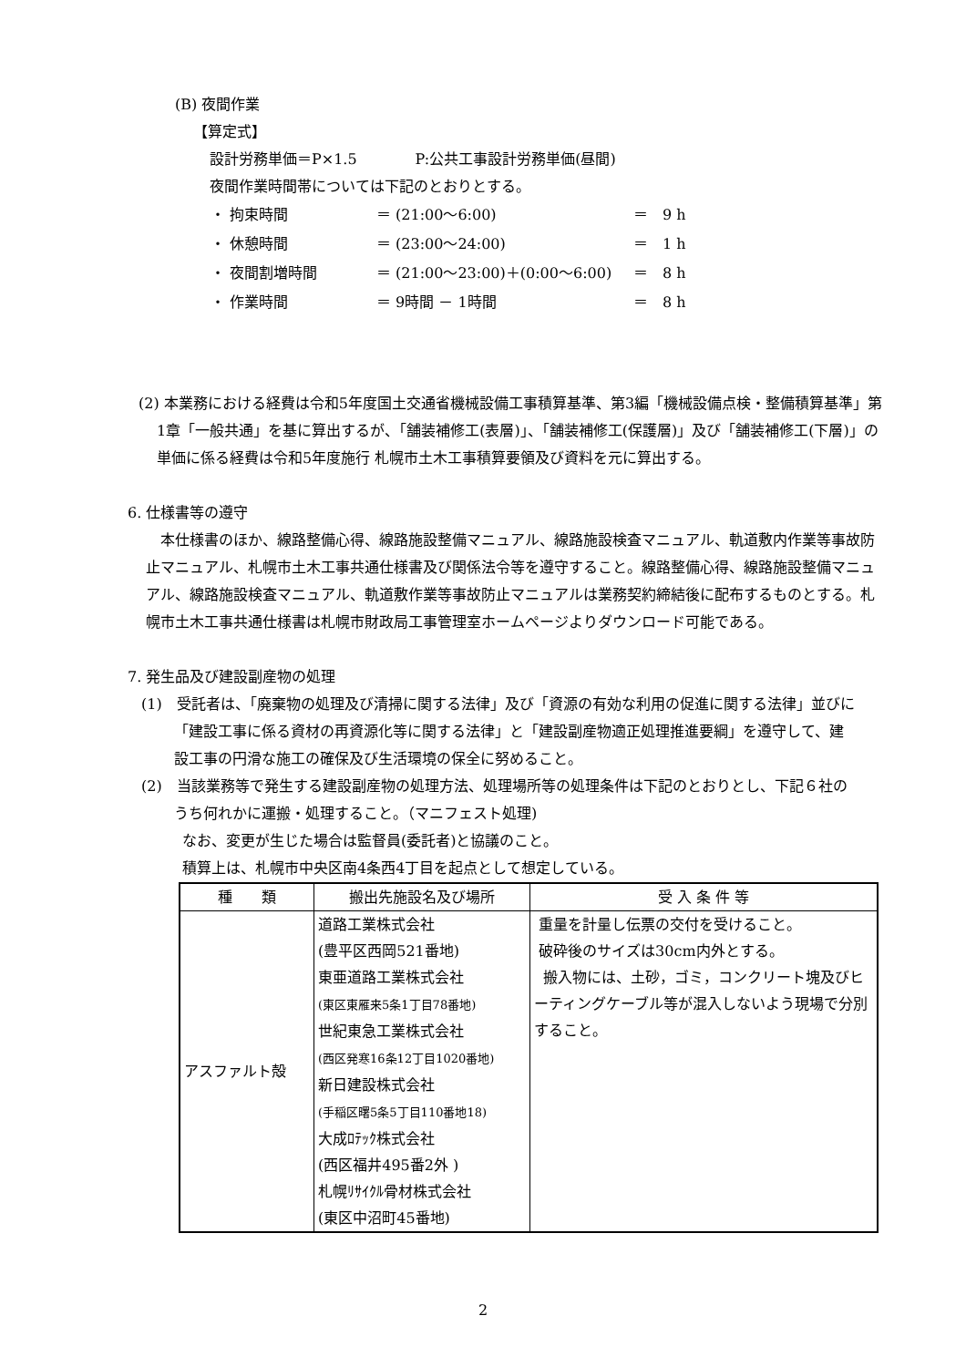(B) 夜間作業
【算定式】
設計労務単価＝P×1.5　　　　P:公共工事設計労務単価(昼間)
夜間作業時間帯については下記のとおりとする。
| ・ 拘束時間 | ＝ (21:00～6:00) | ＝ 9 h |
| ・ 休憩時間 | ＝ (23:00～24:00) | ＝ 1 h |
| ・ 夜間割増時間 | ＝ (21:00～23:00)＋(0:00～6:00) | ＝ 8 h |
| ・ 作業時間 | ＝ 9時間 － 1時間 | ＝ 8 h |
(2) 本業務における経費は令和5年度国土交通省機械設備工事積算基準、第3編「機械設備点検・整備積算基準」第1章「一般共通」を基に算出するが、「舗装補修工(表層)」、「舗装補修工(保護層)」及び「舗装補修工(下層)」の単価に係る経費は令和5年度施行 札幌市土木工事積算要領及び資料を元に算出する。
6. 仕様書等の遵守
本仕様書のほか、線路整備心得、線路施設整備マニュアル、線路施設検査マニュアル、軌道敷内作業等事故防止マニュアル、札幌市土木工事共通仕様書及び関係法令等を遵守すること。線路整備心得、線路施設整備マニュアル、線路施設検査マニュアル、軌道敷作業等事故防止マニュアルは業務契約締結後に配布するものとする。札幌市土木工事共通仕様書は札幌市財政局工事管理室ホームページよりダウンロード可能である。
7. 発生品及び建設副産物の処理
(1)　受託者は、「廃棄物の処理及び清掃に関する法律」及び「資源の有効な利用の促進に関する法律」並びに「建設工事に係る資材の再資源化等に関する法律」と「建設副産物適正処理推進要綱」を遵守して、建設工事の円滑な施工の確保及び生活環境の保全に努めること。
(2)　当該業務等で発生する建設副産物の処理方法、処理場所等の処理条件は下記のとおりとし、下記６社のうち何れかに運搬・処理すること。（マニフェスト処理)
なお、変更が生じた場合は監督員(委託者)と協議のこと。
積算上は、札幌市中央区南4条西4丁目を起点として想定している。
| 種 類 | 搬出先施設名及び場所 | 受 入 条 件 等 |
| --- | --- | --- |
| アスファルト殻 | 道路工業株式会社 (豊平区西岡521番地) 東亜道路工業株式会社 (東区東雁来5条1丁目78番地) 世紀東急工業株式会社 (西区発寒16条12丁目1020番地) 新日建設株式会社 (手稲区曙5条5丁目110番地18) 大成ﾛﾃｯｸ株式会社 (西区福井495番2外 ) 札幌ﾘｻｲｸﾙ骨材株式会社 (東区中沼町45番地) | 重量を計量し伝票の交付を受けること。 破砕後のサイズは30cm内外とする。 搬入物には、土砂，ゴミ，コンクリート塊及びヒーティングケーブル等が混入しないよう現場で分別すること。 |
2